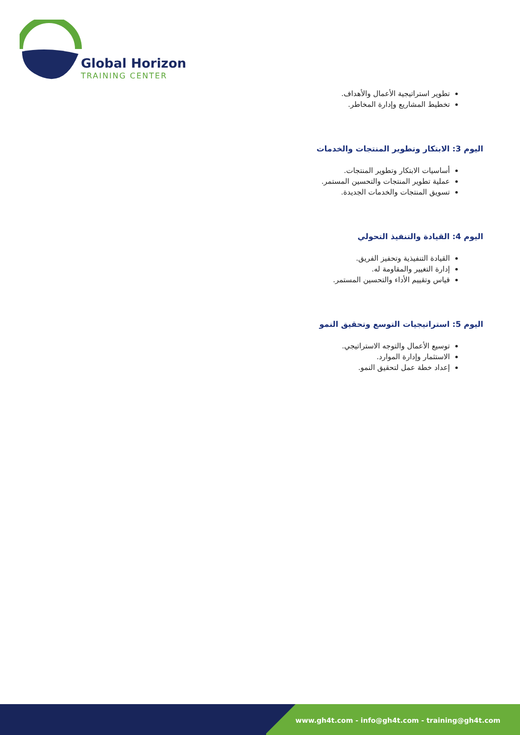Global Horizon
TRAINING CENTER
تطوير استراتيجية الأعمال والأهداف.
تخطيط المشاريع وإدارة المخاطر.
اليوم 3: الابتكار وتطوير المنتجات والخدمات
أساسيات الابتكار وتطوير المنتجات.
عملية تطوير المنتجات والتحسين المستمر.
تسويق المنتجات والخدمات الجديدة.
اليوم 4: القيادة والتنفيذ التحولي
القيادة التنفيذية وتحفيز الفريق.
إدارة التغيير والمقاومة له.
قياس وتقييم الأداء والتحسين المستمر.
اليوم 5: استراتيجيات التوسع وتحقيق النمو
توسيع الأعمال والتوجه الاستراتيجي.
الاستثمار وإدارة الموارد.
إعداد خطة عمل لتحقيق النمو.
www.gh4t.com - info@gh4t.com - training@gh4t.com